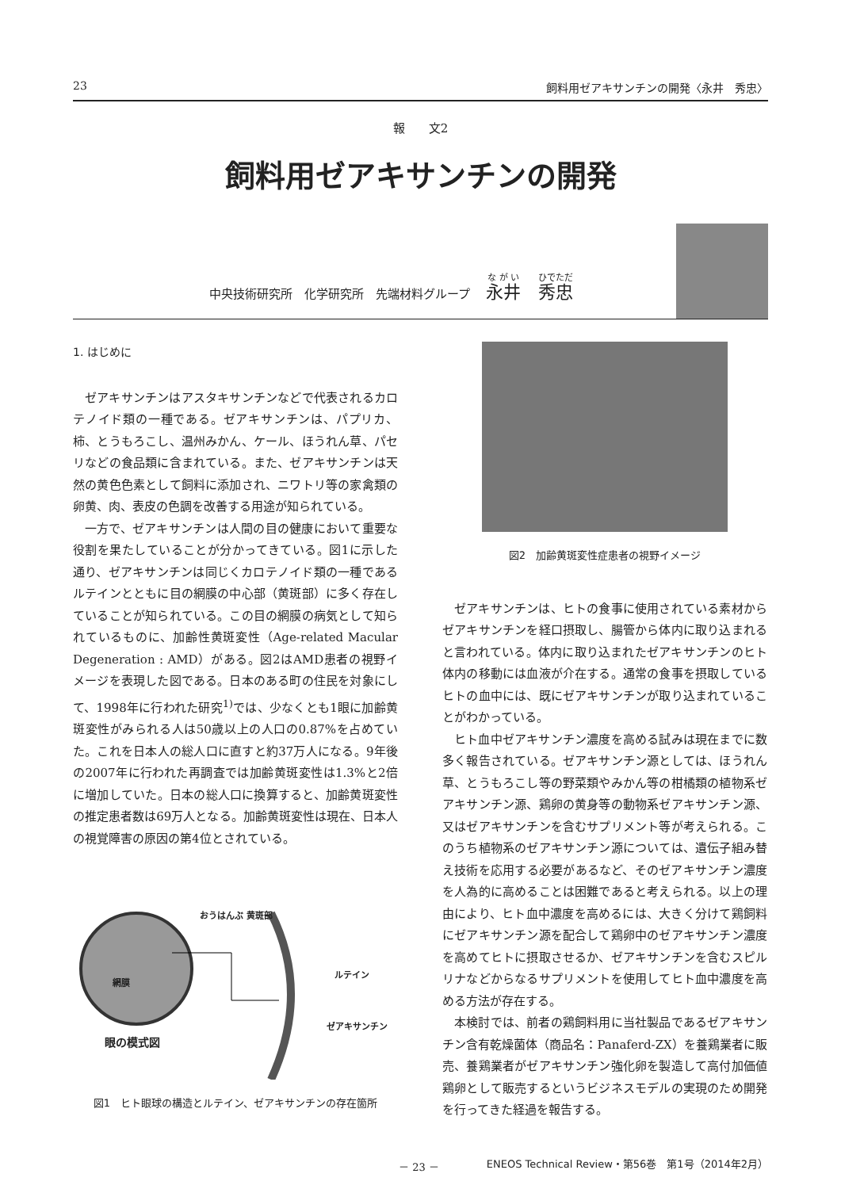23 飼料用ゼアキサンチンの開発〈永井　秀忠〉
報　　文2
飼料用ゼアキサンチンの開発
中央技術研究所　化学研究所　先端材料グループ 永井　秀忠
1. はじめに
ゼアキサンチンはアスタキサンチンなどで代表されるカロテノイド類の一種である。ゼアキサンチンは、パプリカ、柿、とうもろこし、温州みかん、ケール、ほうれん草、パセリなどの食品類に含まれている。また、ゼアキサンチンは天然の黄色色素として飼料に添加され、ニワトリ等の家禽類の卵黄、肉、表皮の色調を改善する用途が知られている。
一方で、ゼアキサンチンは人間の目の健康において重要な役割を果たしていることが分かってきている。図1に示した通り、ゼアキサンチンは同じくカロテノイド類の一種であるルテインとともに目の網膜の中心部（黄斑部）に多く存在していることが知られている。この目の網膜の病気として知られているものに、加齢性黄斑変性（Age-related Macular Degeneration : AMD）がある。図2はAMD患者の視野イメージを表現した図である。日本のある町の住民を対象にして、1998年に行われた研究<sup>1)</sup>では、少なくとも1眼に加齢黄斑変性がみられる人は50歳以上の人口の0.87%を占めていた。これを日本人の総人口に直すと約37万人になる。9年後の2007年に行われた再調査では加齢黄斑変性は1.3%と2倍に増加していた。日本の総人口に換算すると、加齢黄斑変性の推定患者数は69万人となる。加齢黄斑変性は現在、日本人の視覚障害の原因の第4位とされている。
おうはんぶ 黄斑部
網膜
ルテイン
ゼアキサンチン
眼の模式図
図1　ヒト眼球の構造とルテイン、ゼアキサンチンの存在箇所
図2　加齢黄斑変性症患者の視野イメージ
ゼアキサンチンは、ヒトの食事に使用されている素材からゼアキサンチンを経口摂取し、腸管から体内に取り込まれると言われている。体内に取り込まれたゼアキサンチンのヒト体内の移動には血液が介在する。通常の食事を摂取しているヒトの血中には、既にゼアキサンチンが取り込まれていることがわかっている。
ヒト血中ゼアキサンチン濃度を高める試みは現在までに数多く報告されている。ゼアキサンチン源としては、ほうれん草、とうもろこし等の野菜類やみかん等の柑橘類の植物系ゼアキサンチン源、鶏卵の黄身等の動物系ゼアキサンチン源、又はゼアキサンチンを含むサプリメント等が考えられる。このうち植物系のゼアキサンチン源については、遺伝子組み替え技術を応用する必要があるなど、そのゼアキサンチン濃度を人為的に高めることは困難であると考えられる。以上の理由により、ヒト血中濃度を高めるには、大きく分けて鶏飼料にゼアキサンチン源を配合して鶏卵中のゼアキサンチン濃度を高めてヒトに摂取させるか、ゼアキサンチンを含むスピルリナなどからなるサプリメントを使用してヒト血中濃度を高める方法が存在する。
本検討では、前者の鶏飼料用に当社製品であるゼアキサンチン含有乾燥菌体（商品名：Panaferd-ZX）を養鶏業者に販売、養鶏業者がゼアキサンチン強化卵を製造して高付加価値鶏卵として販売するというビジネスモデルの実現のため開発を行ってきた経過を報告する。
－ 23 － ENEOS Technical Review・第56巻　第1号（2014年2月）